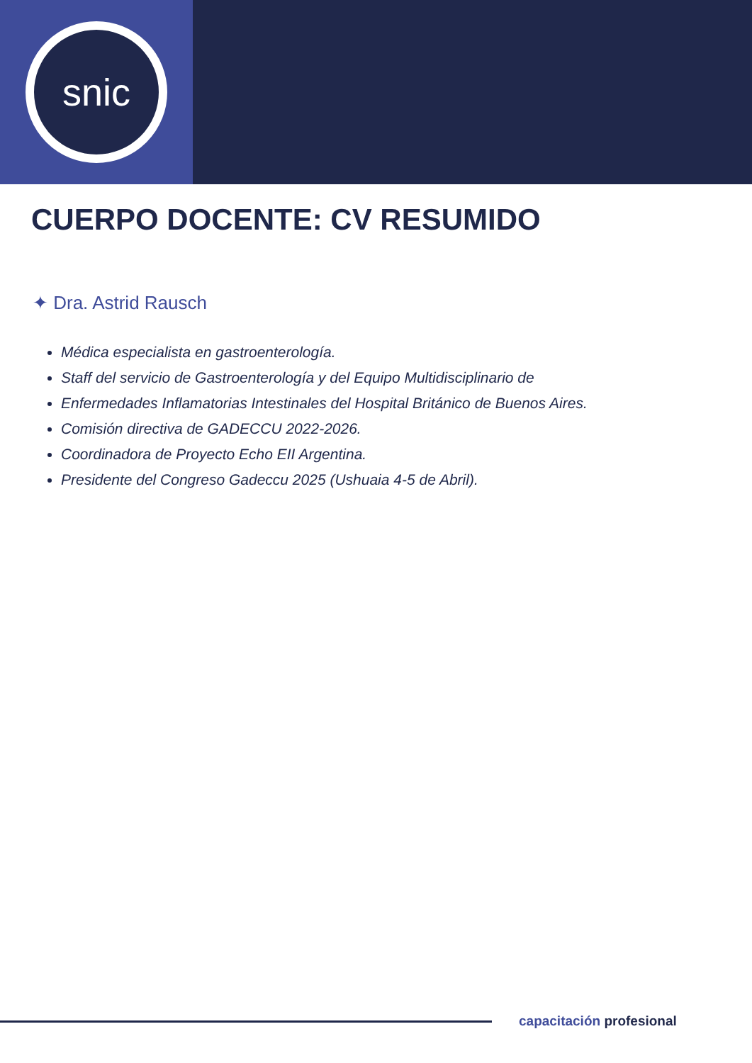snic
CUERPO DOCENTE: CV RESUMIDO
✦ Dra. Astrid Rausch
Médica especialista en gastroenterología.
Staff del servicio de Gastroenterología y del Equipo Multidisciplinario de
Enfermedades Inflamatorias Intestinales del Hospital Británico de Buenos Aires.
Comisión directiva de GADECCU 2022-2026.
Coordinadora de Proyecto Echo EII Argentina.
Presidente del Congreso Gadeccu 2025 (Ushuaia 4-5 de Abril).
capacitación profesional